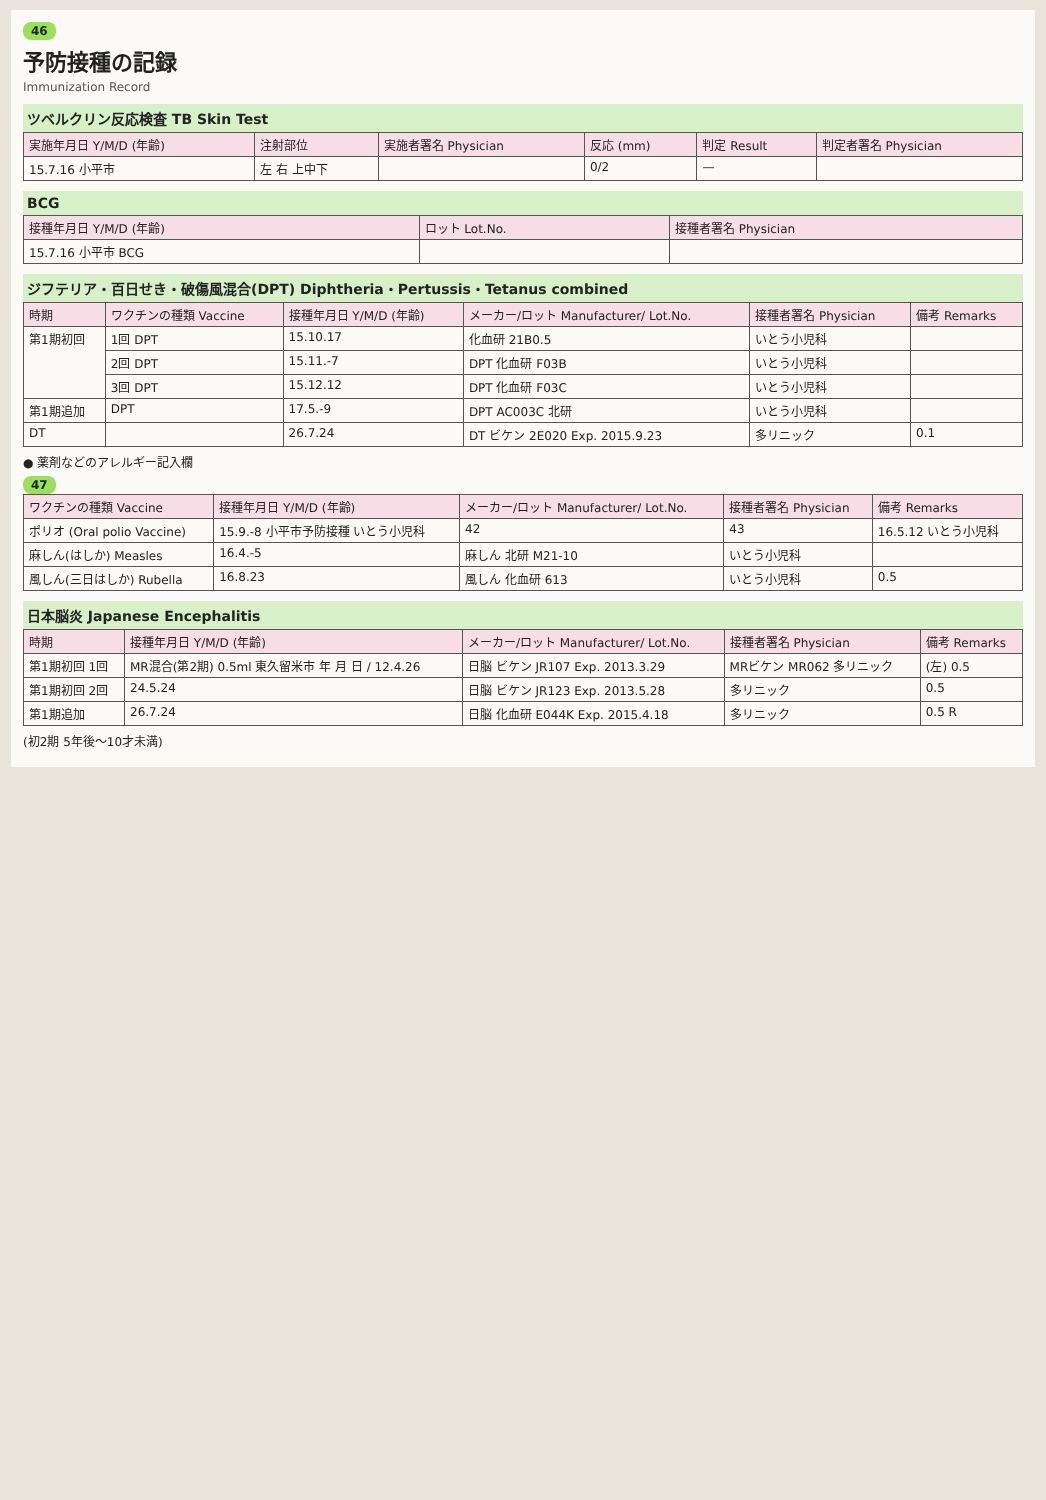46
予防接種の記録
Immunization Record
ツベルクリン反応検査 TB Skin Test
| 実施年月日 Y/M/D (年齢) | 注射部位 | 実施者署名 Physician | 反応 (mm) | 判定 Result | 判定者署名 Physician |
| --- | --- | --- | --- | --- | --- |
| 15.7.16 小平市 | 左 右 上中下 | | 0/2 | — | |
BCG
| 接種年月日 Y/M/D (年齢) | ロット Lot.No. | 接種者署名 Physician |
| --- | --- | --- |
| 15.7.16 小平市 BCG | | |
ジフテリア・百日せき・破傷風混合(DPT) Diphtheria・Pertussis・Tetanus combined
| 時期 | ワクチンの種類 Vaccine | 接種年月日 Y/M/D (年齢) | メーカー/ロット Manufacturer/ Lot.No. | 接種者署名 Physician | 備考 Remarks |
| --- | --- | --- | --- | --- | --- |
| 第1期初回 | 1回 DPT | 15.10.17 | 化血研 21B0.5 | いとう小児科 | |
| | 2回 DPT | 15.11.-7 | DPT 化血研 F03B | いとう小児科 | |
| | 3回 DPT | 15.12.12 | DPT 化血研 F03C | いとう小児科 | |
| 第1期追加 | DPT | 17.5.-9 | DPT AC003C 北研 | いとう小児科 | |
| DT | | 26.7.24 | DT ビケン 2E020 Exp. 2015.9.23 | 多リニック | 0.1 |
● 薬剤などのアレルギー記入欄
47
| ワクチンの種類 Vaccine | 接種年月日 Y/M/D (年齢) | メーカー/ロット Manufacturer/ Lot.No. | 接種者署名 Physician | 備考 Remarks |
| --- | --- | --- | --- | --- |
| ポリオ (Oral polio Vaccine) | 15.9.-8 小平市予防接種 いとう小児科 | 42 | 43 | 16.5.12 いとう小児科 |
| 麻しん(はしか) Measles | 16.4.-5 | 麻しん 北研 M21-10 | いとう小児科 | |
| 風しん(三日はしか) Rubella | 16.8.23 | 風しん 化血研 613 | いとう小児科 | 0.5 |
日本脳炎 Japanese Encephalitis
| 時期 | 接種年月日 Y/M/D (年齢) | メーカー/ロット Manufacturer/ Lot.No. | 接種者署名 Physician | 備考 Remarks |
| --- | --- | --- | --- | --- |
| 第1期初回 1回 | MR混合(第2期) 0.5ml 東久留米市 年 月 日 / 12.4.26 | 日脳 ビケン JR107 Exp. 2013.3.29 | MRビケン MR062 多リニック | (左) 0.5 |
| 第1期初回 2回 | 24.5.24 | 日脳 ビケン JR123 Exp. 2013.5.28 | 多リニック | 0.5 |
| 第1期追加 | 26.7.24 | 日脳 化血研 E044K Exp. 2015.4.18 | 多リニック | 0.5 R |
(初2期 5年後～10才未満)